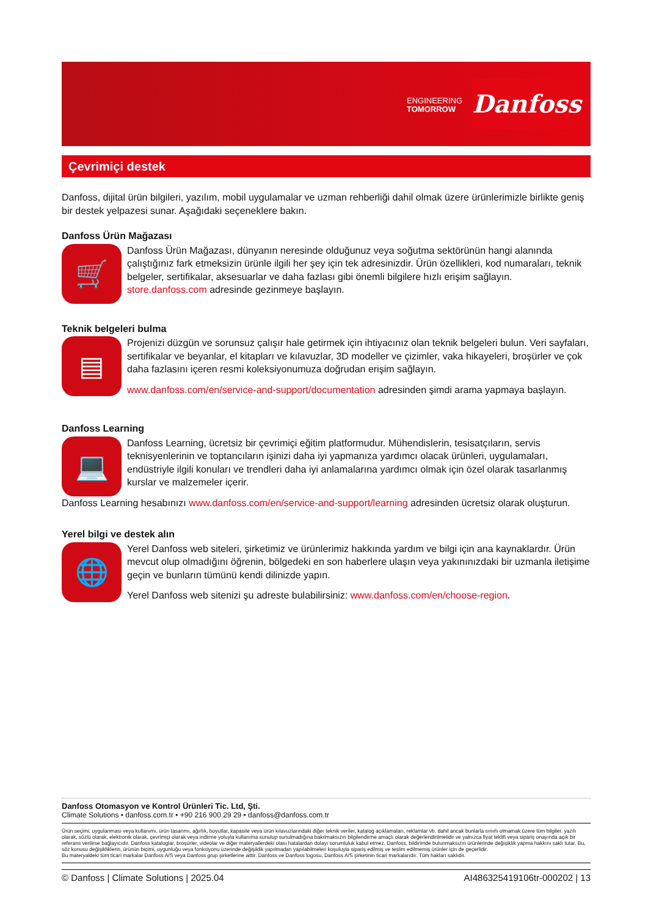ENGINEERING
TOMORROW
Danfoss
Çevrimiçi destek
Danfoss, dijital ürün bilgileri, yazılım, mobil uygulamalar ve uzman rehberliği dahil olmak üzere ürünlerimizle birlikte geniş bir destek yelpazesi sunar. Aşağıdaki seçeneklere bakın.
Danfoss Ürün Mağazası
🛒
Danfoss Ürün Mağazası, dünyanın neresinde olduğunuz veya soğutma sektörünün hangi alanında çalıştığınız fark etmeksizin ürünle ilgili her şey için tek adresinizdir. Ürün özellikleri, kod numaraları, teknik belgeler, sertifikalar, aksesuarlar ve daha fazlası gibi önemli bilgilere hızlı erişim sağlayın. store.danfoss.com adresinde gezinmeye başlayın.
Teknik belgeleri bulma
▤
Projenizi düzgün ve sorunsuz çalışır hale getirmek için ihtiyacınız olan teknik belgeleri bulun. Veri sayfaları, sertifikalar ve beyanlar, el kitapları ve kılavuzlar, 3D modeller ve çizimler, vaka hikayeleri, broşürler ve çok daha fazlasını içeren resmi koleksiyonumuza doğrudan erişim sağlayın.
www.danfoss.com/en/service-and-support/documentation adresinden şimdi arama yapmaya başlayın.
Danfoss Learning
💻
Danfoss Learning, ücretsiz bir çevrimiçi eğitim platformudur. Mühendislerin, tesisatçıların, servis teknisyenlerinin ve toptancıların işinizi daha iyi yapmanıza yardımcı olacak ürünleri, uygulamaları, endüstriyle ilgili konuları ve trendleri daha iyi anlamalarına yardımcı olmak için özel olarak tasarlanmış kurslar ve malzemeler içerir.
Danfoss Learning hesabınızı www.danfoss.com/en/service-and-support/learning adresinden ücretsiz olarak oluşturun.
Yerel bilgi ve destek alın
🌐
Yerel Danfoss web siteleri, şirketimiz ve ürünlerimiz hakkında yardım ve bilgi için ana kaynaklardır. Ürün mevcut olup olmadığını öğrenin, bölgedeki en son haberlere ulaşın veya yakınınızdaki bir uzmanla iletişime geçin ve bunların tümünü kendi dilinizde yapın.
Yerel Danfoss web sitenizi şu adreste bulabilirsiniz: www.danfoss.com/en/choose-region.
Danfoss Otomasyon ve Kontrol Ürünleri Tic. Ltd, Şti.
Climate Solutions • danfoss.com.tr • +90 216 900 29 29 • danfoss@danfoss.com.tr
Ürün seçimi, uygulanması veya kullanımı, ürün tasarımı, ağırlık, boyutlar, kapasite veya ürün kılavuzlarındaki diğer teknik veriler, katalog açıklamaları, reklamlar vb. dahil ancak bunlarla sınırlı olmamak üzere tüm bilgiler. yazılı olarak, sözlü olarak, elektronik olarak, çevrimiçi olarak veya indirme yoluyla kullanıma sunulup sunulmadığına bakılmaksızın bilgilendirme amaçlı olarak değerlendirilmelidir ve yalnızca fiyat teklifi veya sipariş onayında açık bir referans verilirse bağlayıcıdır. Danfoss kataloglar, broşürler, videolar ve diğer materyallerdeki olası hatalardan dolayı sorumluluk kabul etmez. Danfoss, bildirimde bulunmaksızın ürünlerinde değişiklik yapma hakkını saklı tutar. Bu, söz konusu değişikliklerin, ürünün biçimi, uygunluğu veya fonksiyonu üzerinde değişiklik yapılmadan yapılabilmeleri koşuluyla sipariş edilmiş ve teslim edilmemiş ürünler için de geçerlidir.
Bu materyaldeki tüm ticari markalar Danfoss A/S veya Danfoss grup şirketlerine aittir. Danfoss ve Danfoss logosu, Danfoss A/S şirketinin ticari markalarıdır. Tüm hakları saklıdır.
© Danfoss | Climate Solutions | 2025.04 AI486325419106tr-000202 | 13